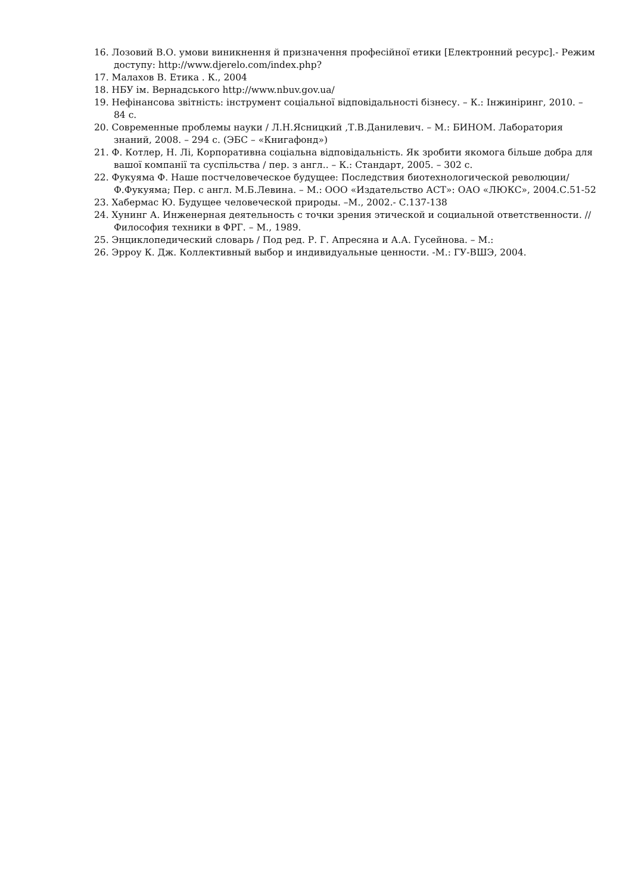16. Лозовий В.О. умови виникнення й призначення професійної етики [Електронний ресурс].- Режим доступу: http://www.djerelo.com/index.php?
17. Малахов В. Етика . К., 2004
18. НБУ ім. Вернадського http://www.nbuv.gov.ua/
19. Нефінансова звітність: інструмент соціальної відповідальності бізнесу. – К.: Інжиніринг, 2010. – 84 с.
20. Современные проблемы науки / Л.Н.Ясницкий ,Т.В.Данилевич. – М.: БИНОМ. Лаборатория знаний, 2008. – 294 с. (ЭБС – «Книгафонд»)
21. Ф. Котлер, Н. Лі, Корпоративна соціальна відповідальність. Як зробити якомога більше добра для вашої компанії та суспільства / пер. з англ.. – К.: Стандарт, 2005. – 302 с.
22. Фукуяма Ф. Наше постчеловеческое будущее: Последствия биотехнологической революции/ Ф.Фукуяма; Пер. с англ. М.Б.Левина. – М.: ООО «Издательство АСТ»: ОАО «ЛЮКС», 2004.С.51-52
23. Хабермас Ю. Будущее человеческой природы. –М., 2002.- С.137-138
24. Хунинг А. Инженерная деятельность с точки зрения этической и социальной ответственности. // Философия техники в ФРГ. – М., 1989.
25. Энциклопедический словарь / Под ред. Р. Г. Апресяна и А.А. Гусейнова. – М.:
26. Эрроу К. Дж. Коллективный выбор и индивидуальные ценности. -М.: ГУ-ВШЭ, 2004.